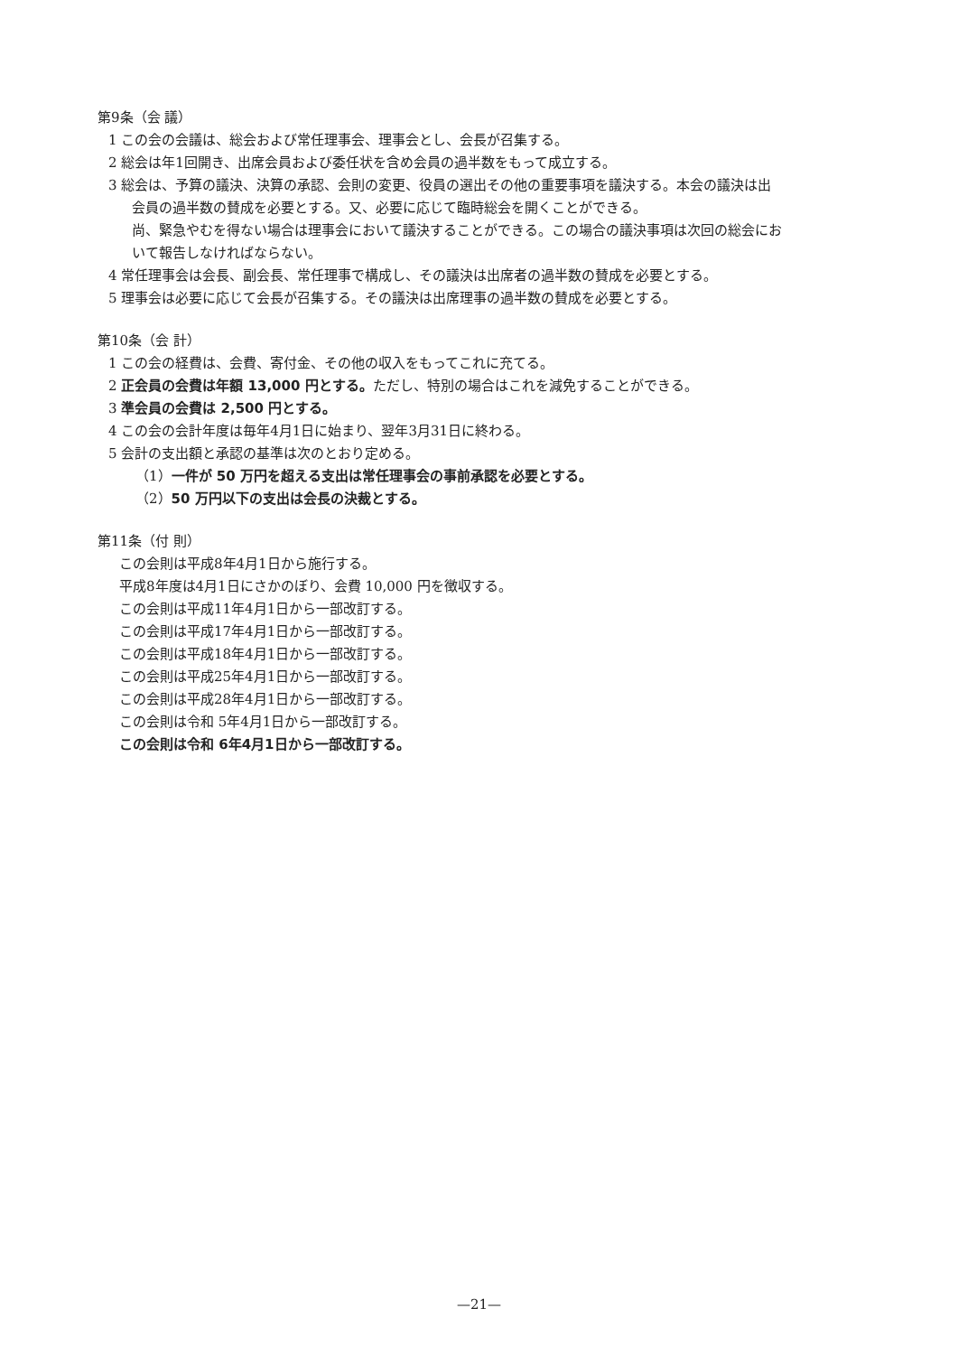第9条（会 議）
1 この会の会議は、総会および常任理事会、理事会とし、会長が召集する。
2 総会は年1回開き、出席会員および委任状を含め会員の過半数をもって成立する。
3 総会は、予算の議決、決算の承認、会則の変更、役員の選出その他の重要事項を議決する。本会の議決は出
会員の過半数の賛成を必要とする。又、必要に応じて臨時総会を開くことができる。
尚、緊急やむを得ない場合は理事会において議決することができる。この場合の議決事項は次回の総会にお
いて報告しなければならない。
4 常任理事会は会長、副会長、常任理事で構成し、その議決は出席者の過半数の賛成を必要とする。
5 理事会は必要に応じて会長が召集する。その議決は出席理事の過半数の賛成を必要とする。
第10条（会 計）
1 この会の経費は、会費、寄付金、その他の収入をもってこれに充てる。
2 正会員の会費は年額 13,000 円とする。ただし、特別の場合はこれを減免することができる。
3 準会員の会費は 2,500 円とする。
4 この会の会計年度は毎年4月1日に始まり、翌年3月31日に終わる。
5 会計の支出額と承認の基準は次のとおり定める。
（1）一件が 50 万円を超える支出は常任理事会の事前承認を必要とする。
（2）50 万円以下の支出は会長の決裁とする。
第11条（付 則）
この会則は平成8年4月1日から施行する。
平成8年度は4月1日にさかのぼり、会費 10,000 円を徴収する。
この会則は平成11年4月1日から一部改訂する。
この会則は平成17年4月1日から一部改訂する。
この会則は平成18年4月1日から一部改訂する。
この会則は平成25年4月1日から一部改訂する。
この会則は平成28年4月1日から一部改訂する。
この会則は令和 5年4月1日から一部改訂する。
この会則は令和 6年4月1日から一部改訂する。
—21—